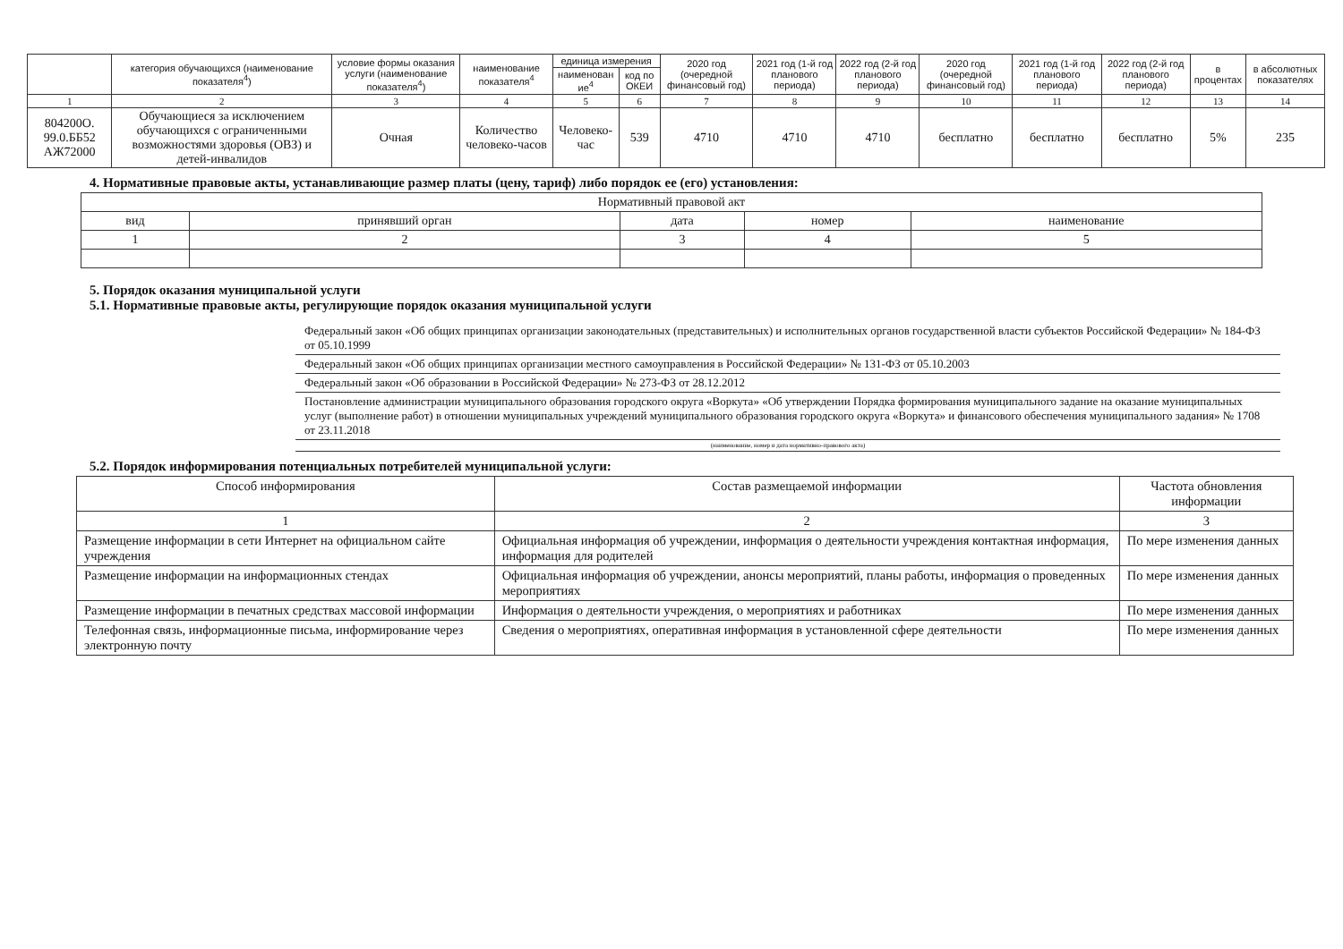| | категория обучающихся (наименование показателя<sup>4</sup>) | условие формы оказания услуги (наименование показателя<sup>4</sup>) | наименование показателя<sup>4</sup> | единица измерения | | 2020 год (очередной финансовый год) | 2021 год (1-й год планового периода) | 2022 год (2-й год планового периода) | 2020 год (очередной финансовый год) | 2021 год (1-й год планового периода) | 2022 год (2-й год планового периода) | в процентах | в абсолютных показателях |
| --- | --- | --- | --- | --- | --- | --- | --- | --- | --- | --- | --- | --- | --- |
| | | | | наименован ие<sup>4</sup> | код по ОКЕИ | | | | | | | | |
| 1 | 2 | 3 | 4 | 5 | 6 | 7 | 8 | 9 | 10 | 11 | 12 | 13 | 14 |
| 804200О. 99.0.ББ52 АЖ72000 | Обучающиеся за исключением обучающихся с ограниченными возможностями здоровья (ОВЗ) и детей-инвалидов | Очная | Количество человеко-часов | Человеко-час | 539 | 4710 | 4710 | 4710 | бесплатно | бесплатно | бесплатно | 5% | 235 |
4. Нормативные правовые акты, устанавливающие размер платы (цену, тариф) либо порядок ее (его) установления:
| Нормативный правовой акт | | | | |
| вид | принявший орган | дата | номер | наименование |
| 1 | 2 | 3 | 4 | 5 |
5. Порядок оказания муниципальной услуги
5.1. Нормативные правовые акты, регулирующие порядок оказания муниципальной услуги
Федеральный закон «Об общих принципах организации законодательных (представительных) и исполнительных органов государственной власти субъектов Российской Федерации» № 184-ФЗ от 05.10.1999
Федеральный закон «Об общих принципах организации местного самоуправления в Российской Федерации» № 131-ФЗ от 05.10.2003
Федеральный закон «Об образовании в Российской Федерации» № 273-ФЗ от 28.12.2012
Постановление администрации муниципального образования городского округа «Воркута» «Об утверждении Порядка формирования муниципального задание на оказание муниципальных услуг (выполнение работ) в отношении муниципальных учреждений муниципального образования городского округа «Воркута» и финансового обеспечения муниципального задания» № 1708 от 23.11.2018
(наименование, номер и дата нормативно-правового акта)
5.2. Порядок информирования потенциальных потребителей муниципальной услуги:
| Способ информирования | Состав размещаемой информации | Частота обновления информации |
| 1 | 2 | 3 |
| Размещение информации в сети Интернет на официальном сайте учреждения | Официальная информация об учреждении, информация о деятельности учреждения контактная информация, информация для родителей | По мере изменения данных |
| Размещение информации на информационных стендах | Официальная информация об учреждении, анонсы мероприятий, планы работы, информация о проведенных мероприятиях | По мере изменения данных |
| Размещение информации в печатных средствах массовой информации | Информация о деятельности учреждения, о мероприятиях и работниках | По мере изменения данных |
| Телефонная связь, информационные письма, информирование через электронную почту | Сведения о мероприятиях, оперативная информация в установленной сфере деятельности | По мере изменения данных |